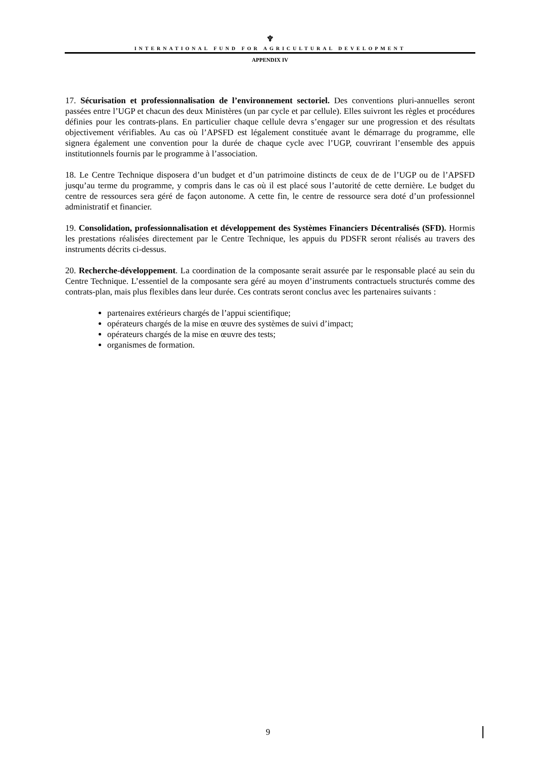♆
INTERNATIONAL FUND FOR AGRICULTURAL DEVELOPMENT
APPENDIX IV
17. Sécurisation et professionnalisation de l’environnement sectoriel. Des conventions pluri-annuelles seront passées entre l’UGP et chacun des deux Ministères (un par cycle et par cellule). Elles suivront les règles et procédures définies pour les contrats-plans. En particulier chaque cellule devra s’engager sur une progression et des résultats objectivement vérifiables. Au cas où l’APSFD est légalement constituée avant le démarrage du programme, elle signera également une convention pour la durée de chaque cycle avec l’UGP, couvrirant l’ensemble des appuis institutionnels fournis par le programme à l’association.
18. Le Centre Technique disposera d’un budget et d’un patrimoine distincts de ceux de de l’UGP ou de l’APSFD jusqu’au terme du programme, y compris dans le cas où il est placé sous l’autorité de cette dernière. Le budget du centre de ressources sera géré de façon autonome. A cette fin, le centre de ressource sera doté d’un professionnel administratif et financier.
19. Consolidation, professionnalisation et développement des Systèmes Financiers Décentralisés (SFD). Hormis les prestations réalisées directement par le Centre Technique, les appuis du PDSFR seront réalisés au travers des instruments décrits ci-dessus.
20. Recherche-développement. La coordination de la composante serait assurée par le responsable placé au sein du Centre Technique. L’essentiel de la composante sera géré au moyen d’instruments contractuels structurés comme des contrats-plan, mais plus flexibles dans leur durée. Ces contrats seront conclus avec les partenaires suivants :
partenaires extérieurs chargés de l’appui scientifique;
opérateurs chargés de la mise en œuvre des systèmes de suivi d’impact;
opérateurs chargés de la mise en œuvre des tests;
organismes de formation.
9